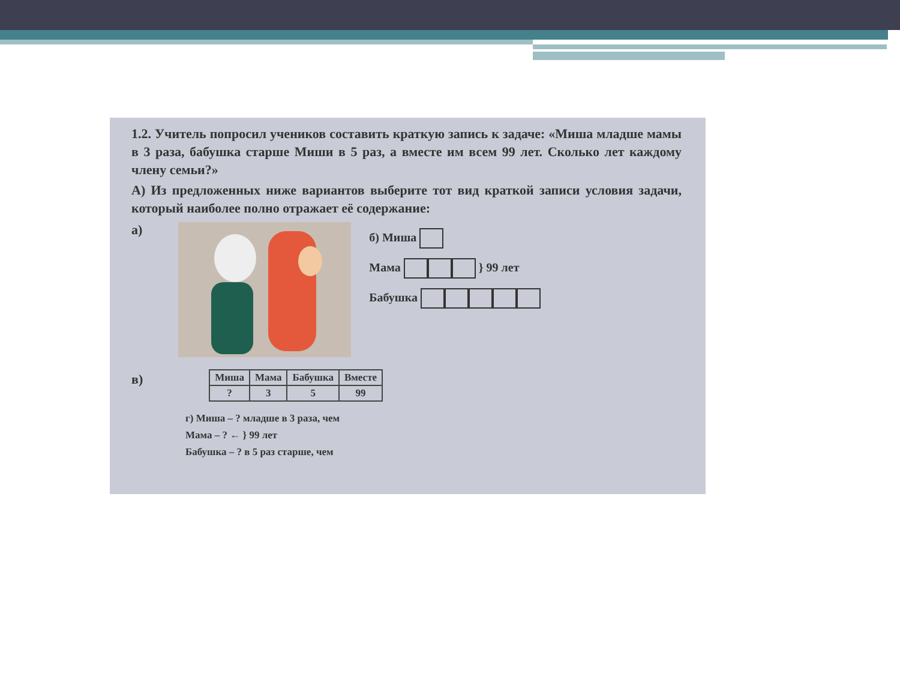1.2. Учитель попросил учеников составить краткую запись к задаче: «Миша младше мамы в 3 раза, бабушка старше Миши в 5 раз, а вместе им всем 99 лет. Сколько лет каждому члену семьи?»
А) Из предложенных ниже вариантов выберите тот вид краткой записи условия задачи, который наиболее полно отражает её содержание:
а)
б) Миша
Мама } 99 лет
Бабушка
в)
| Миша | Мама | Бабушка | Вместе |
| --- | --- | --- | --- |
| ? | 3 | 5 | 99 |
г) Миша – ? младше в 3 раза, чем
Мама – ? ← } 99 лет
Бабушка – ? в 5 раз старше, чем